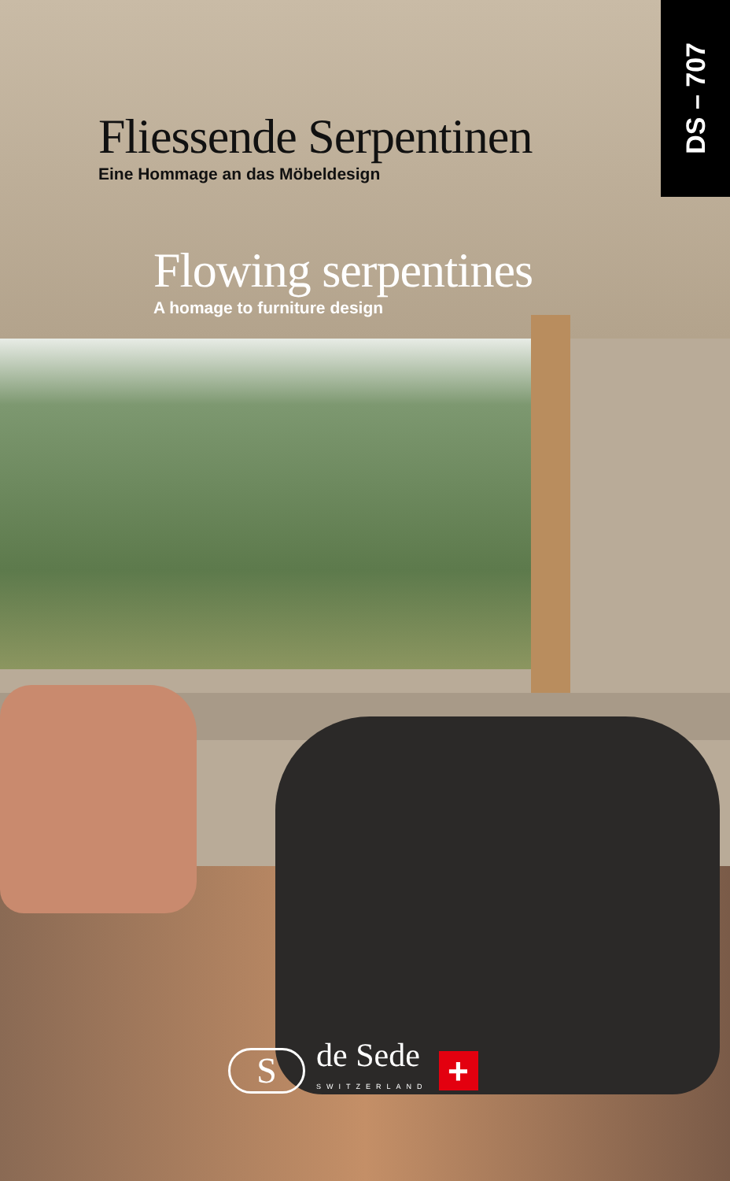Fliessende Serpentinen
Eine Hommage an das Möbeldesign
DS – 707
Flowing serpentines
A homage to furniture design
S
de Sede
SWITZERLAND
+